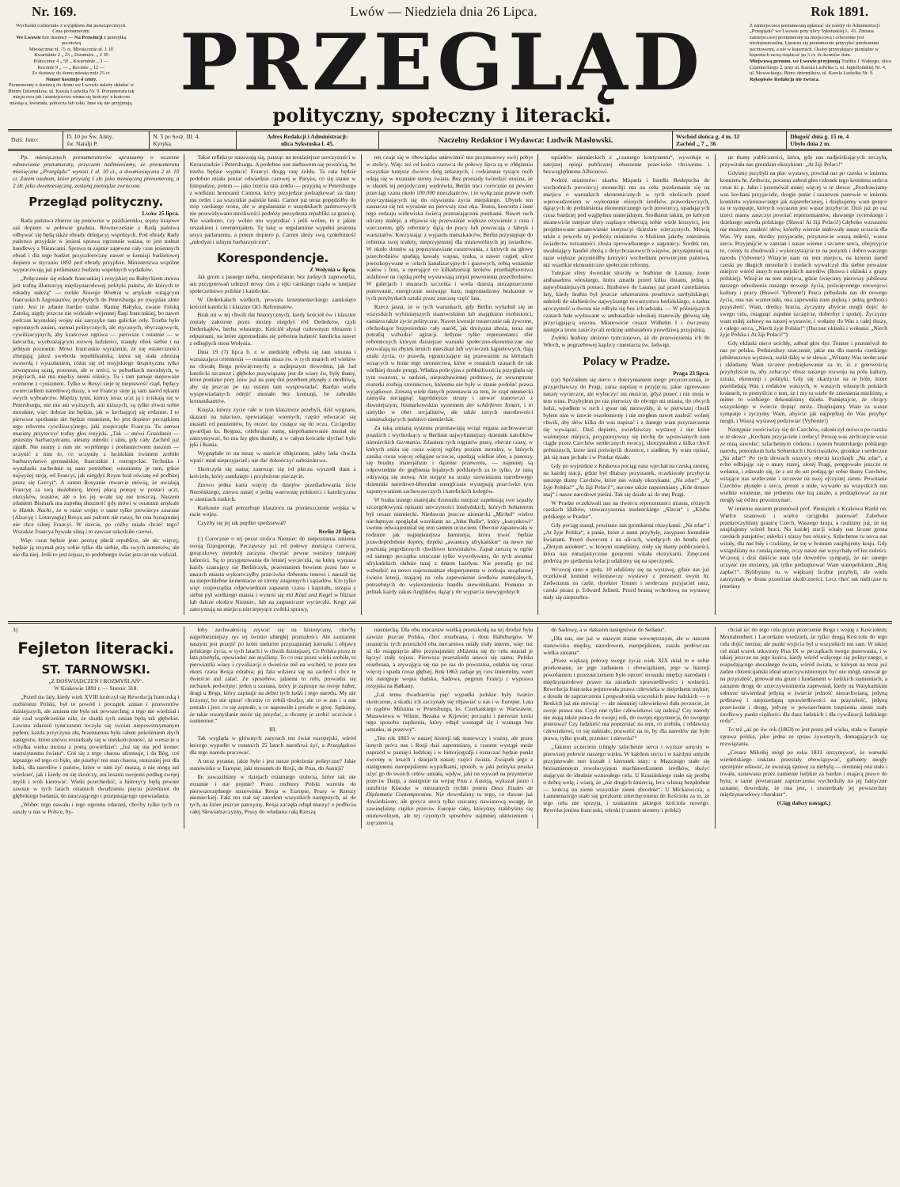Nr. 169. Lwów — Niedziela dnia 26 Lipca. Rok 1891.
Wychodzi codziennie z wyjątkiem dni poświątecznych.
Cena prenumeraty.
We Lwowie bez dostawy — Na Prowincji z przesyłką pocztową
Miesięcznie zł. 75 ct. Miesięcznie zł. 1 10
Kwartalnie 2 „ 25 „ Dwumies. „ 2 10
Półrocznie 4 „ 50 „ Kwartalnie „ 3 —
Rocznie 9 „ — „ Rocznie „ 12 —
Za dostawę do domu miesięcznie 25 ct.
Numer kosztuje 4 centy.
Prenumeratę z dostawą do domu we Lwowie należy składać w Biurze Dzienników, ul. Karola Ludwika Nr. 9. Prenumerata tak miejscowa jak i zamiejscowa winna się kończyć z końcem miesiąca, kwartału, półrocza lub roku. Inne się nie przyjmują.
PRZEGLĄD
polityczny, społeczny i literacki.
Z zamiejscowa prenumeratą zgłaszać się należy do Administracji „Przeglądu“ we Lwowie przy ulicy Sykstuskiej L. 45. Zmiana zamiejscowej prenumeraty na miejscową i odwrotnie jest niedopuszczalna. Uprasza się prenumerate przysyłać przekazami pocztowemi, a nie w kopertach. Osoby przysyłające pieniądze w kopertach raczą dopłacać po 5 ct. do kosztów listu.
Miejscową prenum. we Lwowie przyjmują Trafika J. Wałnego, ulica Czarnieckiego 2, przy ul. Karola Ludwika 5, ul. Jagiellońskiej Nr. 4, ul. Słowackiego, Biuro dzienników, ul. Karola Ludwika Nr. 9.
Rękopisów Redakcja nie zwraca.
| Dziś: Jutro: | D. 10 po Św. Anny. św. Natalji P. | N. 5 po Sosz. III. 4. Kyryka. | Adres Redakcji i Administracji: ulica Sykstuska l. 45. | Naczelny Redaktor i Wydawca: Ludwik Masłowski. | Wschód słońca g. 4 m. 32 Zachód „ 7 „ 36 | Długość dnia g. 15 m. 4 Ubyło dnia 2 m. |
Pp. miesięcznych prenumeratorów upraszamy o wczesne odnawianie prenumeraty, przyczem nadmieniamy, że prenumerata miesięczna „Przeglądu“ wynosi 1 zł. 10 ct., a dwumiesięczna 2 zł. 10 ct. Zatem osobom, które przyszlą 1 złr. jako miesięczną prenumeratę, a 2 złr. jako dwumiesięczną, zostaną pieniądze zwrócone.
Przegląd polityczny.
Lwów 25 lipca.
Rada państwa zbierze się ponownie w październiku, sejmy krajowe zaś dopiero w połowie grudnia. Równocześnie z Radą państwa odbywać się będą także obrady delegacyj wspólnych. Pod obrady Rady państwa przyjdzie w jesieni sprawa ogromnie ważna, to jest traktat handlowy z Niemcami. Sprawa ta zajmie zapewne cały czas jesiennych obrad i dla tego budżet przyszłoroczny nawet w komisji budżetowej dopiero w styczniu 1892 pod obrady przyjdzie. Ministerstwa wspólne wypracowują już preliminarz budżetu wspólnych wydatków.
„Połączenie się eskadr francuskiej i rosyjskiej na Bałtyckiem morzu jest trafną illustracyą międzynarodowej polityki państw, do których te eskadry należą“ — rzekło Nowoje Wremia w artykule witającym francuskich Argonautów, przybyłych do Petersburga po rosyjskie złote runo. Jest to zdanie bardzo trafne. Ramię Bałtyku, zwane Fińską Zatoką, nigdy jeszcze nie widziało wojennej flagi francuskiej, bo nawet podczas krymskiej wojny nie zaryzyko tam galickie orły. Trzeba było ogromnych zmian, niemal politycznych, ale etycznych, obyczajowych, cywilizacyjnych, aby krańcowe ogniwa — pierwsze i ostatnie — w łańcuchu, wyobrażającym rozwój ludzkości, stanęły obok siebie i na jednym poziomie. Mówi francuskie wyrażenie, że się ostateczności zbiegają; jakoż swoboda republikańska, która się stała zdrożną swawolą i wyuzdaniem, różni się od rosyjskiego despotyzmu tylko zewnętrzną szatą, pozorem, ale w treści, w pobudkach moralnych, w pojęciach, nie ma między niemi różnicy. Tu i tam panuje niepoważe ocenione z cynizmem. Tylko w Rosyi sieje tę nieprawość rząd, będący zwierciadłem narodowej duszy, a we Francyi sieje ją sam naród rękami swych wybrańców. Między tymi, którzy teraz uczt ją i ściskają się w Petersburgu, nie ma ani wyższych, ani niższych, są tylko równi sobie moralnie, więc dobrze im będzie, jak w kochającej się rodzinie. I to pierwsze spotkanie nie będzie ostatniem, bo jest dopiero początkiem tego odwrotu cywilizacyjnego, jaki rozpoczęła Francya. Tu znowu musimy przytoczyć trafny głos rosyjski. „Tak — mówi Grażdanin — jesteśmy barbarzyńcami, alesmy młodzi i silni, gdy cały Zachód już zgniłł. Nie mamy z nim nic wspólnego i posłannictwem naszem — uczynić z nim to, co uczyniły z łacińskim światem zrobiło barbarzyństwo germańskie, francuskie i ostrogockie. Technika i wynalazki zachodnie są nam potrzebne; wezmiemy je tam, gdzie najwyżej stoją, od Francyi, jak niegdyś Rzym brał oświatę od podbitej przez się Grecyi“. A zatem Rosyanie otwarcie mówią, że uważają Francyę za swą służebnicę, której płacą pensyę w postaci uczt, okrzyków, toastów, ale o los jej wcale się nie troszczą. Naszem zdaniem Bismark ma zupełną słuszność gdy mówi w ostatnim artykule w Hamb. Nachr., że w razie wojny o same tylko prowincye zaurane (Alzacyę i Lotaryngię) Rosya ani palcem nie ruszy, bo ona bynajmniej nie chce silnej Francyi. W istocie, po cóżby miała chcieć tego? Wszakże Francya bywała silną i to zawsze szkodziło carowi.
Więc carat będzie jeno pensyę płacił republice, ale nic więcej; będzie ją trzymał przy sobie tylko dla siebie, dla swych interesów, ale nie dla niej. Jeśli to jest sojusz, to podobnego świat jeszcze nie widział.
Takie refleksye nasuwają się, patrząc na teraźniejsze uroczystości w Kronsztadzie i Petersburgu. A podobno one niebawem się powtórzą, bo trzeba będzie wypłacić Francyi drugą ratę żołdu. Ta rata będzie podobno miała postać odwiedzin carowej w Paryżu, co się stanie w listopadzie, potem — jako trzecia rata żołdu — przyjmą w Petersburgu z wielkimi honorami Carnota, który przyjedzie podziękować za dany mu order i za wszystkie pańskie łaski. Carnot już teraz popędziłby do stóp carskiego tronu, ale w regulaminie o urzędnikach państwowych nie przewidywano możliwości podróży prezydenta republiki za granicę. Nie wiadomo, czy wolno mu wyjeżdżać i jeśli wolno, to z jakim orszakiem i ceremonjałem. Tę lukę w regulaminie wypełni jesienna sesya parlamentu, a potem dopiero p. Carnot złoży swą czołobitność „młodym i silnym barbarzyńcom“.
Korespondencje.
Z Wołynia w lipcu.
Jak grom z jasnego nieba, niespodzianie, bez żadnych zapowiedzi, ani przygotowań uderzył nowy cios z ręki carskiego rządu w tutejsze społeczeństwo polskie i katolickie.
W Dederkałach wielkich, powiatu krzemienieckiego zamknięto kościół katolicki i klasztor OO. Reformatów.
Brak mi w tej chwili dat historycznych, kiedy kościół ów i klasztor zostały założone przez możny niegdyś ród Dederków, czyli Dederkajłów, herbu własnego. Kościół słynął cudownym obrazem i odpustami, na które zgromadzała się pobożna ludność katolicka nawet z odległych stron Wołynia.
Dnia 19 (7) lipca b. r. w niedzielę odbyła się tam smutna i wzruszająca ceremonia — ostatnia msza św. w tych murach od wieków na chwałę Boga poświęconych; a najlepszym dowodem, jak lud katolicki szczerze i głęboko przywiązany jest do wiary św, były tłumy, które pomimo pory żniw już na parę dni przedtem płynęły z modlitwą, aby się jeszcze po raz ostatni tam wyspowiadać. Bardzo wielu wyspowiadanych odejść musiało bez komunji, bo zabrakło komunikantów.
Księża, którzy życie całe w tym klasztorze przebyli, dziś wygnani, skazani na tułactwo, spowiadając wiernych, często odwracać się musieli od penitentów, by otrzeć łzy cisnące się do oczu. Czcigodny gwardjan ks. Bognsz, celebrując sumę, niepohamowanie musiał się zatrzymywać, bo mu łzy głos tłumiły, a w całym kościele słychać było jęki i łkania.
Wygnądało to na mszę w mieście oblężonem, jakby lada chwila wpaść miał nieprzyjaciel i nie dać dokończyć nabożeństwa.
Skończyła się suma; zanosząc się od płaczu wyszedł tłum z kościoła, który zamknięto i przyłożono pieczęcie.
Znowu jedna karta więcej do dziejów prześladowania iście Nerońskiego; znowu mniej o jedną warownię polskości i katolicyzmu w ziemiach ruskich.
Rzekomo rząd potrzebuje klasztoru na pomieszczenie wojska w razie wojny.
Czyżby się jej tak prędko spodziewał?
Berlin 20 lipca.
(:) Corocznie o tej porze stolica Niemiec do niepoznania zmienia swoją fizjognomję. Począwszy już od połowy miesiąca czerwca, gorączkowy niepokój zaczyna chwytać pewne warstwy tutejszej ludności. Są to przygotowania do letniej wycieczki, na którą wyrusza każdy szanujący się Berlińczyk, pozostaniem bowiem przez lato w murach miasta wykoroczyłby przeciwko dobremu tonowi i naraził się na niepochlebne komentarze ze strony znajomych i sąsiadów. Kto tylko więc rozporządza odpowiednim zapasem czasu i kapitału, strząsa z siebie pył wielkiego miasta i wynosi się mit Kind und Kegel w bliższe lub dalsze okolice Niemiec, lub na zagraniczne wycieczki. Kogo zaś zatrzymują na miejscu nieciepryące zwłoki sprawy,
ten czuje się w obowiązku uniewinnić ten przymusowy swój pobyt w stolicy. Więc też od końca czerwca do połowy lipca są w oblężeniu wszystkie tutejsze dworce dróg żelaznych, i codziennie tysiące osób udają się w rozmaite strony świata. Bez przesady twierdzić można, że w skutek tej perjodycznej wędrówki, Berlin traci corocznie na pewien przeciąg czasu około 100.000 mieszkańców, i to wyłącznie prawie osób przyczyniających się do ożywienia życia miejskiego. Ubytek ten zaznacza się też wyraźnie na pierwszy rzut oka. Teatra, koncerta i inne tego rodzaju widowiska świecą przerażającemi pustkami. Nawet ruch uliczny maleje, a objawia się przeważnie większe ożywienie z rana i wieczorem, gdy robotnicy dążą do pracy lub powracają z fabryk i warsztatów. Korzystając z wyjazdu mieszkańców, Berlin przystępuje do robienia swej toalety, nieprzyjemnej dla mimowolnych jej świadków. W około domów są poprzystawiane rusztowania, z których na głowy przechodniów spadają kawały wapna, tynku, a nawet cegieł; ulice porozkopywane w celach kanalizacyjnych i gazowych, robią wrażenie wałów i foss, a operujące co kilkadziesiąt kroków przedsiębiorstwa asfaltowe na ciężką próbę wystawiają zmysł powonienia przechodniów. W galerjach i muzeach szczotka i woda dzierżą niezaprzeczone panowanie, energicznie usuwając kurz, nagromadzony bezkarnie w tych przybytkach sztuki przez znaczną część lata.
Rzecz jasna, że w tych warunkach, gdy Berlin wyludnił się ze wszystkich wybitniejszych stanowiskiem lub majątkiem osobistości, zamiera także życie polityczne. Nawet kwestje ostatecznie tak żywotne, obchodzące bezpośrednio cały naród, jak drożyzna zboża, teraz nie potrafią wzbudzić agitacji. Jedynie tylko reprezentanci sfer robotniczych którym dzisiejsze warunki społeczno-ekonomiczne nie pozwalają na zbytek letnich mieszkań lub wycieczek kąpielowych, dają znaki życia, co prawda, ograniczające się przeważnie na kłótniach wrzących w łonie tego stronnictwa, które w ostatnich czasach do tak wielkiej doszło potęgi. Władza policyjna z pobłażliwością przygląda się tym swarom, w nadziei, niepozbawionej podstawy, że wewnętrzne rozterki rozbiją stronnictwo, któremu nie były w stanie podołać prawa wyjątkowe. Zresztą wiele danych przemawia za tem, że rząd niemiecki zamyśla naciągnąć łagodniejsze struny i zerwać stanowczo z dawniejszym, bismarkowskim systemem der schärferen Tonart, i to nietylko w obec socjalistów, ale także innych narodowości zamieszkujących państwo niemieckie.
Za taką zmianą systemu przemawiają wciąż organa zachowawcze pruskich i wychodzący w Berlinie najwybitniejszy dziennik katolików niemieckich Germania. Zdaniem tych organów prasy, obecne czasy, w których zniża się coraz więcej ogólny poziom moralny, w których zanika coraz więcej religijne uczucie, upadają wielkie idee, a panoszy się brudny materjalizm i dążenie przewrotu, — najmniej są odpowiednie do gnębienia lojalnych poddanych za to tylko, że inną odzywają się mową. Ale stojące na straży szowinizmu narodowego dzienniki narodowo-liberalne energicznie występują przeciwko tym zapatrywaniom zachowawczych i katolickich kolegów.
W braku innego materjału dzienniki tutejsze zapełniają swe szpalty szczegółowymi opisami uroczystości londyńskich, których bohaterem był cesarz niemiecki. Niedawno jeszcze niemiecki „Michel“ wielce niechętnym spoglądał wzrokiem na „John Bulla“, który „kuzynkowi“ swemu odwzajemniał się tem samem uczuciem. Obecnie zapanowała w rodzinie jak najpiękniejsza harmonja, która trwać będzie prawdopodobnie dopóty, dopóki „awantury afrykańskie“ na nowo nie poróżnią pogodzonych chwilowo krewniaków. Zapał zresztą w ogóle od samego początku sztucznie tylko wywoływany, do tych awantur afrykańskich słabnie tutaj z dniem każdym. Nie potrafią go też wzbudzić na nowo najrozmaitsze eksperymenta w rodzaju urządzonej świeżo loterji, mającej na celu zapewnienie środków materjalnych, potrzebnych do wykorzenienia handlu niewolnikami. Pomimo to jednak każdy zakus Anglików, dążący do wyparcia niewygodnych
sąsiadów niemieckich z „czarnego kontynentu“, wywołuje w tutejszej opinji publicznej oburzenie przeciwko chciwemu i bezwzględnemu Albionowi.
Podróż ministrów: skarbu Miquela i handlu Berlepscha do wschodnich prowincyj monarchji ma na celu przekonanie się na miejscu o warunkach ekonomicznych w tych okolicach przed wprowadzeniem w wykonanie różnych środków prawodawczych, dążących do podniesienia ekonomicznego tych prowincyj, upadających coraz bardziej pod względem materjalnym. Środkiem takim, po którym mianowicie tutejsze sfery rządzące obiecują sobie wiele korzyści, jest projektowane ustanowienie instytucyi dzierżaw wieczystych. Mówią także z powodu tej podróży ministrów o bliskiem jakoby zniesieniu świadectw tożsamości zboża sprowadzanego z zagranicy. Środek ten, uwalniający handel zbożą z dotychczasowych więzów, przynajmniej na razie większe przynióśłby korzyści wschodnim prowincjom państwa, niż wszelkie ekonomiczno społeczne reformy.
Tutejsze sfery dworskie straciły w hrabinie de Launay, żonie ambasadora włoskiego, która zmarła przed kilku dniami, jedną z najwybitniejszych postaci. Hrabstwo de Launay już przed czterdziestu laty, kiedy hrabia był jeszcze sekretarzem poselstwa sardyńskiego, należeli do ulubieńców najwyższego towarzystwa berlińskiego, a żadna uroczystość u dworu nie odbyła się bez ich udziału. — W późniejszych czasach bale wydawane w ambasadzie włoskiej stanowiły główną siłę przyciągającą sezonu. Mianowicie cesarz Wilhelm I i ówczesny następca tronu zaszczycali rodzinę ambasadora prawdziwą przyjaźnią.
Zwłoki hrabiny złożono tymczasowo, aż do przewiezienia ich do Włoch, w pogrzebowej kaplicy cmentarza św. Jadwigi.
Polacy w Pradze.
Praga 23 lipca.
(cp) Spóźniłem się nieco z dotrzymaniem mego przyrzeczenia, że przyjechawszy do Pragi, zaraz napiszę o przyjęciu, jakie zgotowano naszej wycieczce, ale wybaczyć mi musicie, gdyż ponoć i nie moja w tem wina. Przybyłem po raz pierwszy do obcego mi miasta, do obcych ludzi, wpadłem w ruch i gwar tak niezwykły, iż w pierwszej chwili byłem nim w istocie oszołomiony i nie mogłem nawet znaleźć wolnej chwili, aby słów kilka do was napisać i z danego wam przyrzeczenia się wywiązać. Dziś dopiero, zwiedziwszy wystawę i nie które ważniejsze miejsca, przypatrzywszy się trochę do wprawianych nam ciągle przez Czechów serdecznych owacyj, skorzystałem z kilku chwil pobieżnych, które inni poświęcili drzemce, i siadłem, by wam opisać, jak się nam jechało i w Pradze działo.
Gdy po wyjeździe z Krakowa pociąg nasz wjechał na czeską ziemię, na każdej stacji, gdzie był dłuższy przystanek, oczekiwały przybycia naszego tłumy Czechów, które nas witały okrzykami: „Na zdar!“ „At žyje Polska!“ „At žiji Polaci!“, nucono także naprzemiany „Kde domuv muj“ i nasze narodowe pieśni. Tak się działo aż do mej Pragi.
W Pradze oczekiwali nas na dworcu reprezentanci miasta, różnych czeskich klubów, stowarzyszenia studenckiego „Slavia“ i „Klubu polskiego w Pradze“.
Gdy pociąg stanął, powitano nas gromkiemi okrzykami: „Na zdar“ i „At žyje Polska“, a panie, które z nami przybyły, zasypano formalnie kwiatami. Przed dworcem i na ulicach, wiodących do hotelu pod „Złotym aniołem“, w którym stanęliśmy, roiły się tłumy publiczności, która nas entuzjastycznie gorącemi witała okrzykami. Zmęczeni podróżą po zjedzeniu kolacji udaliśmy się na spoczynek.
Wczoraj rano o godz. 10 udaliśmy się na wystawę, gdzie nas już oczekiwał komitet wykonawczy wystawy z prezesem swym hr. Zedwitzem na czele, dyrektor Tonner i serdeczny przyjaciel nasz, czeski pisarz p. Edward Jelinek. Przed bramą wchodową na wystawę stały się nieprzebra-
ne tłumy publiczności, która, gdy nas nadjeżdżających zoczyła, przywitała nas gromkim okrzykiem: „At žiji Polaci!“
Gdyśmy przybyli na plac wystawy, powitał nas po czesku w imieniu komitetu hr. Zedtwitz, poczem zabrał głos członek tego komitetu radzca cesar ki p. Jahn i przemówił mniej więcej w te słowa: „Pozdrawiamy was kochani przyjaciele, drogie panie i szanowni panowie w imieniu komitetu wykonawczego jak najserdeczniej, i dziękujemy wam gorąco za te sympatje, których wyrazem jest wasze przybycie. Dziś już po raz trzeci mamy zaszczyt powitać reprezentantów, sławnego rycerskiego i dzielnego narodu polskiego (Sława! At žiji Polaci!) Głęboko wzruszeni nie możemy znaleźć słów, któreby wiernie malowały nasze uczucia dla Was. Wy nam, drodzy przyjaciele, przynosicie waszą miłość, wasze serca. Przyjmijcie w zamian i nasze wierne i szczere serca, obejrzyjcie to, cośmy tu zbudowali i wykorzystajcie to na pożytek i dobro waszego narodu (Vyborne!) Witajcie nam na tem miejscu, na którem naród czeski po długich mozołach i trudach wywalczył dla siebie poważne miejsce wśród innych europejskich narodów (Brawa i oklaski z grupy polskiej). Witajcie na tem miejscu, gdzie święcimy pierwszy jubileusz naszego odrodzenia naszego nowego życia, poświęconego rozwojowi kultury i pracy (Brawo! Vyborne!) Praca pobudziła nas do nowego życia, ona nas wzmocniła, ona zapewniła nam piękną i pełną godności przyszłość. Wam, drodzy bracia, życzymy abyście mogli dojść do swego celu, osiągnąć zupełne szczęście, dobrobyt i spokój. Życzymy wam miłej zabawy na naszej wystawie, i wołamy do Was z całej duszy, z całego serca, „Niech żyje Polska!“ (Huczne oklaski i wołania: „Niech żyje Polska i At žiji Polaci!“)
Gdy oklaski nieco ucichły, zabrał głos dyr. Tonner i przemówił do nas po polsku. Podniosłszy znaczenie, jakie ma dla narodu czeskiego jubileuszowa wystawa, rzekł dalej w te słowa: „Witamy Was serdecznie i składamy Wam szczere podziękowanie za to, iż z gotowością przybyliście tu, aby zobaczyć obraz naszego rozwoju na polu kultury, sztuki, ekonomji i polityki. Gdy się skarżycie na te bóle, które prześladują Was i rodaków waszych, w waszych własnych polskich krainach, to pomyślcie o tem, że i my tu wiele do zniesienia mieliśmy, a mimo to wielkiego dokonaliśmy dzieła. Pamiętajcie, że chcący wszystkiego w świecie dopiąć może. Dziękujemy Wam za wasze sympatje i życzymy Wam, abyście jak najprędzej do Was przybyć mogli, i Waszą wystawę podziwiać (Vyborne!)
Następnie zwróciwszy się do Czechów, zakończył mówca po czesku w te słowa: „Kochani przyjaciele i rodacy! Proszę was zechciejcie wraz ze mną zawołać: szlachetnym córkom i synom braterskiego polskiego narodu, potomkom ludu Sobieskich i Kościuszków, gromkie i serdeczne „Na zdar!“ Po tych słowach wszyscy obecni krzyknęli „Na zdar“, a echo odbijając się o mury starej, złotej Pragi, potęgowało jeszcze te wołania, i zdawało się, że z ust do ust podają go sobie tłumy Czechów, witające nas serdecznie i szczerze na swej ojczystej ziemi. Powitanie Czechów płynęło z serca, proste a miłe, wywarło na wszystkich nas wielkie wrażenie, nie jednemu oko łzą zaszło, a podziękować za nie mogły się od łez powstrzymać.
W imieniu naszem przemówił prof. Pieniążek z Krakowa Rzekł on: Wielce szanowni i wielce czcigodni panowie! Zaledwie przekroczyliśmy granicę Czech, Waszego kraju, a czuliśmy już, że się znajdujemy wśród braci. Na każdej stacji witały nas liczne grona czeskich patrjotów; młodzi i starzy bez różnicy. Szlachetne tu serca nas witały, dla nas biły i czuliśmy, że się w bratnim znajdujemy kraju. Gdy wstąpiliśmy na czeską ziemię, oczy nasze nie wysychały od łez radości. Wczoraj i dziś daliście nam tyle dowodów sympatji, że nic innego uczynić nie możemy, jak tylko podziękować Wam staropolskiem „Bóg zapłać!“. Bylibyśmy tu w większej liczbie przybyli, ale wielu zatrzymały w domu przeróżne okoliczności. Lecz choć tak nieliczne tu jesteśmy
3)
Fejleton literacki.
ST. TARNOWSKI.
„Z DOŚWIADCZEŃ I ROZMYŚLAŃ“.
W Krakowie 1891 r. — Stronic 318.
„Przed stu laty, kiedy wiek XVIII kończył się Rewolucją francuską i rozbiorem Polski, był to powód i początek zmian i przewrotów dzisiejszych, ale zmiana nie była tak powszechną; a tego nie wiedział i nie czuł współcześnie nikt, że skutki tych zmian będą tak głębokie. Lawina zdarzeń tymczasem toczyła się swoim niepowstrzymanym pędem; każda przyczyna zła, brzemienna była całem pokoleniem złych następstw, które znowu rozradzały się w nieskończoność, aż wreszcie u schyłku wieku można z poetą powiedzieć: „Już się ma pod koniec starożytnemu światu“. Coś się z tego chaosu uformuje, i da Bóg, coś lepszego od tego co było, ale przebyć ten stan chaosu, straszniej jest dla ludzi, dla narodów i państw, które w nim żyć muszą, a nie mogą ani wiedzieć, jak i kiedy on się skończy, ani losami swojemi podług swojej myśli i woli kierować. Wieki przechodzić, a historycy będą pewnie zawsze w tych latach ostatnich dwudziestu pięciu przedmiot do głębokiego badania, do nauczającego i przejmującego opowiadania.
„Wobec tego nawału i tego ogromu zdarzeń, choćby tylko tych co zaszły u nas w Polsce, by-
łoby zuchwałością zrywać się na historyczny, choćby najpobieżniejszy rys tej świeżo ubiegłej przeszłości. Ale zamiarem naszym jest przejść po kolei niektóre przynajmniej kierunki i objawy polskiego życia, w tych latach i w chwili dzisiejszej. Co Polska przez te lata przebyła, opowiadać nie myślimy. To co ona przez wieki zrobiła, to pierwiastki wiary i cywilizacji o dwieście mil na wschód, to przez ten okres czasu Rosja odrabia; jej fala wdziera się na zachód i chce te dwieście mil zalać. Ze sposobów, jakiemi to robi, prowadzi się rachunek podwójny: jeden u szatana, który je zapisuje na swoje habet, drugi u Boga, który zapisuje na debet tych ludzi i tego narodu. My nie liczymy, bo nie spisać chcemy co robili drudzy, ale co w nas i u nas zostało i jest: co się zepsuło, a co naprawiło i poszło w górę. Sądzimy, że takie rozmyślanie może się przydać, a chcemy je zrobić uczciwie i sumiennie.“
III.
Tak wygląda w głównych zarysach ten świat europejski, wśród którego wypadło w ostatnich 25 latach narodowi żyć, a Przeglądowi dla tego narodu pracować.
A teraz pytanie, jakie było i jest nasze położenie polityczne? Jakie stanowisko w Europie, jaki stosunek do Rosji, do Prus, do Austrji?
Ile zawaziliśmy w dziejach ostatniego stulecia, które tak nie rozumie i nie pojmie? Przez rozbiory Polski wzrosła do pierwszorzędnego stanowiska Rosja w Europie, Prusy w Rzeszy niemieckiej. Fakt ten stał się zarodem wszystkich następnych, aż do tych, na które jeszcze patrzymy. Rosja zaczęła odtąd marzyć o podbiciu całej Słowiańszczyzny, Prusy do władania całą Rzeszą
niemiecką. Dla obu mocarstw wielką przeszkodą na tej drodze była zawsze jeszcze Polska, choć rozebrana, i dom Habsburgów. W usunięciu tych przeszkód oba mocarstwa miały stały interes, więc też aż do osiągnięcia albo przynajmniej zbliżenia się do celu musiał je łączyć stały sojusz. Pierwsza przeszkoda usuwa się sama: Polska rozebrana, a zrywająca się raz po raz do powstania, osłabia się coraz więcej i upada coraz głębiej. Rok 1863 zadaje jej cios śmiertelny, wnet też następuje wojna duńska, Sadowa, pogrom Francji i wyprawa rosyjska na Bałkany.
„Lat temu dwadzieścia pięć wypadki polskie były świeżo skończone, a skutki ich zaczynały się objawiać u nas i w Europie. Lata to rządów Milutina w Petersburgu, ks. Czerkaskiego w Warszawie, Murawiewa w Wilnie, Bezaka w Kijowie; początki i pierwsze kroki tego sposobu rządzenia, który odtąd wzmagał się i wzmaga bez ustanku, ni przerwy“.
„Ten rok 1863 w naszej historji tak stanowczy i ważny, ale przez innych prócz nas i Rosji dziś zapomniany, z czasem wystąpi może naprzód w pamięci ludzkiej i w historjografji i oznaczać będzie punkt zwrotny w losach i dziejach naszej części świata. Związek jego z następnemi europejskiemi wypadkami, sposób, w jaki polityka pruska użyć go do swoich celów umiała, wpływ, jaki on wywarł na przymierze przeciw Danji, a następnie na wojnę Prus z Austrją, wykazał jasno i niezbicie Klaczko w nieznanych rychło potem Deux Etudes de Diplomatie Contemporaine. Nie dowodzimy tu tego, co dawno już dowiedziono; ale gorycz serca tylko rzucamy nawiasową uwagę, że zawinęliśmy ciężko przeciw Europie całej, któryśmy stalibyśmy się mimowolnym, ale tej czynnych sposobów najmniej ułatwieniem i zręcznością
do Sadowy, a w dalszem następstwie do Sedanu“.
„Dla nas, nie już w naszym stanie wewnętrznym, ale w naszem stanowisku między, narodowem, europejskiem, zaszła podówczas wielka zmiana“.
„Przez większą połowę swego życia wiek XIX miał to o sobie przekonanie, że jego zadaniem i obowiązkiem, jego w historji powołaniem i przeznaczeniem było oprzeć stosunki między narodami i międzynarodowe prawo na zasadach sprawiedliwości i wolności. Rewolucja francuska pojmowała prawa człowieka w niejednem mylnie, a doszła do zaprzeczenia i pogwałcenia wszystkich praw ludzkich — o Boskich już nie mówiąc — ale niemniej człowiekowi dała poczucie, że swoje prawa ma. Czyż one tylko człowiekowi się należą? Czy narody nie mają także prawa do swojej roli, do swojej egzystencji, do swojego jestestwa? Czy ludzkość ma poprzestać na tem, co zrobiła, i oddawszy człowiekowi, co się należało, pozwolić na to, by dla narodów nie było prawa, tylko gwałt, przemoc i niewola?“
„Takiem uczuciem tchnęły szlachetne serca i wyższe umysły w pierwszej połowie naszego wieku. W każdem sercu i w każdym umyśle przyjmowało ono kształt i kierunek inny: u Mazzinigo stało się bezsumiennym rewolucyjnym machiawelizmem środków, służyć mającym do idealnie wzniosłego celu. U Krasińskiego stało się prośbą o dobrą wolę, i wiarą, że „nie drugich śmiercią, lecz własną bezpłodnie — kończą na ziemi wszystkie ziemi zbrodnie“. U Mickiewicza, u Lammenais'go stało się gorzkiem zniechęceniem do Kościoła za to, że tego celu nie sprzyja, i szukaniem jakiegoś kościoła nowego. Rewolucjonista francuski, włoski (czasem niestety i polski)
chciał iść do tego celu przez przeczenie Boga i wojnę z Kościołem; Montalembert i Lacordaire wiedzieli, że tylko drogą Kościoła do tego celu dojść można; ale punkt wyjścia był u wszystkich ten sam. W takiej cel miał wzrok utkwiony Pius IX w początkach swego panowania, i w takiej jeszcze na jego końcu, kiedy wśród walącego się politycznego, a rozpadającego moralnego świata, wśród świata, w którym na teraz już żaden chrześcijański ideał urzeczywistnionym być nie mógł, ratował go na przyszłość, gotował mu grunt i fundament w ludzkich sumieniach, a zarazem drogę do urzeczywistnienia zapewniał, kiedy na Watykańskim soborze utwierdzał jedyną w świecie jedność niezachwianą, jedyną podstawę i nieprzedajną sprawiedliwości na przyszłość, jedyną przeciwnie i drogę, jedyny w powszechnem trzęsieniu ziemi stały środkowy punkt ciężkości dla dusz ludzkich i dla cywilizacji ludzkiego rodu“.
To też „aż po ów rok (1863) to jest przez pół wieku, stała w Europie sprawa polska, jako jedna ze spraw żywotnych, domagających się rozwiązania.
„Cesarz Mikołaj mógł po roku 1831 utrzymywać, że warunki wiedeńskiego traktatu przestały obowiązywać, gabinety mogły uprzejmie udawać, że uważają sprawę za niebyłą — niemniej ona stała i trwała, uznawana przez sumienie ludzkie za bardzo i majacą prawo do bytu; a same powtarzane zaprzeczenia wychodziły na jej faktyczne uznanie, dowodziły, że ona jest, i stwierdzały jej powszechny międzynarodowy charakter“.
(Ciąg dalszy nastąpi.)